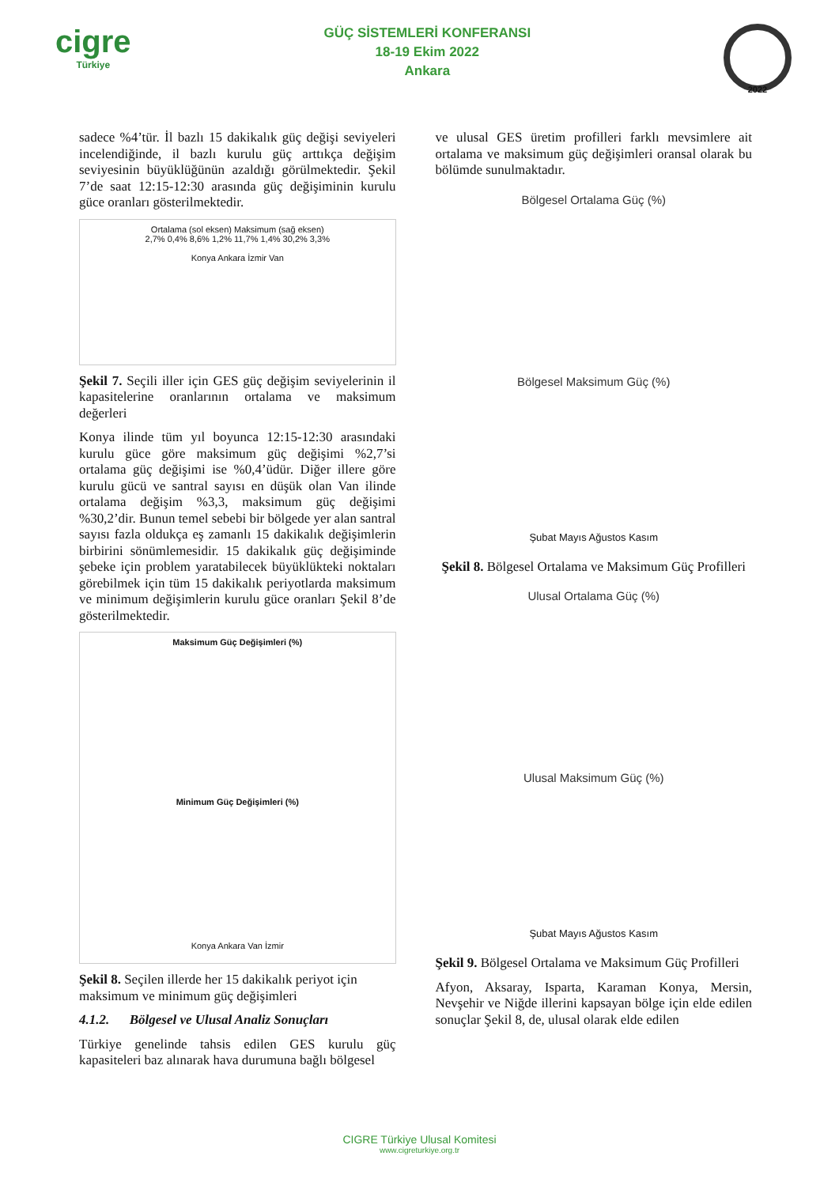cigre
Türkiye
GÜÇ SİSTEMLERİ KONFERANSI
18-19 Ekim 2022
Ankara
2022
sadece %4’tür. İl bazlı 15 dakikalık güç değişi seviyeleri incelendiğinde, il bazlı kurulu güç arttıkça değişim seviyesinin büyüklüğünün azaldığı görülmektedir. Şekil 7’de saat 12:15-12:30 arasında güç değişiminin kurulu güce oranları gösterilmektedir.
Ortalama (sol eksen) Maksimum (sağ eksen)
2,7% 0,4% 8,6% 1,2% 11,7% 1,4% 30,2% 3,3%
Konya Ankara İzmir Van
Şekil 7. Seçili iller için GES güç değişim seviyelerinin il kapasitelerine oranlarının ortalama ve maksimum değerleri
Konya ilinde tüm yıl boyunca 12:15-12:30 arasındaki kurulu güce göre maksimum güç değişimi %2,7’si ortalama güç değişimi ise %0,4’üdür. Diğer illere göre kurulu gücü ve santral sayısı en düşük olan Van ilinde ortalama değişim %3,3, maksimum güç değişimi %30,2’dir. Bunun temel sebebi bir bölgede yer alan santral sayısı fazla oldukça eş zamanlı 15 dakikalık değişimlerin birbirini sönümlemesidir. 15 dakikalık güç değişiminde şebeke için problem yaratabilecek büyüklükteki noktaları görebilmek için tüm 15 dakikalık periyotlarda maksimum ve minimum değişimlerin kurulu güce oranları Şekil 8’de gösterilmektedir.
Maksimum Güç Değişimleri (%)
Minimum Güç Değişimleri (%)
Konya Ankara Van İzmir
Şekil 8. Seçilen illerde her 15 dakikalık periyot için maksimum ve minimum güç değişimleri
4.1.2. Bölgesel ve Ulusal Analiz Sonuçları
Türkiye genelinde tahsis edilen GES kurulu güç kapasiteleri baz alınarak hava durumuna bağlı bölgesel
ve ulusal GES üretim profilleri farklı mevsimlere ait ortalama ve maksimum güç değişimleri oransal olarak bu bölümde sunulmaktadır.
Bölgesel Ortalama Güç (%)
Bölgesel Maksimum Güç (%)
Şubat Mayıs Ağustos Kasım
Şekil 8. Bölgesel Ortalama ve Maksimum Güç Profilleri
Ulusal Ortalama Güç (%)
Ulusal Maksimum Güç (%)
Şubat Mayıs Ağustos Kasım
Şekil 9. Bölgesel Ortalama ve Maksimum Güç Profilleri
Afyon, Aksaray, Isparta, Karaman Konya, Mersin, Nevşehir ve Niğde illerini kapsayan bölge için elde edilen sonuçlar Şekil 8, de, ulusal olarak elde edilen
CIGRE Türkiye Ulusal Komitesi
www.cigreturkiye.org.tr